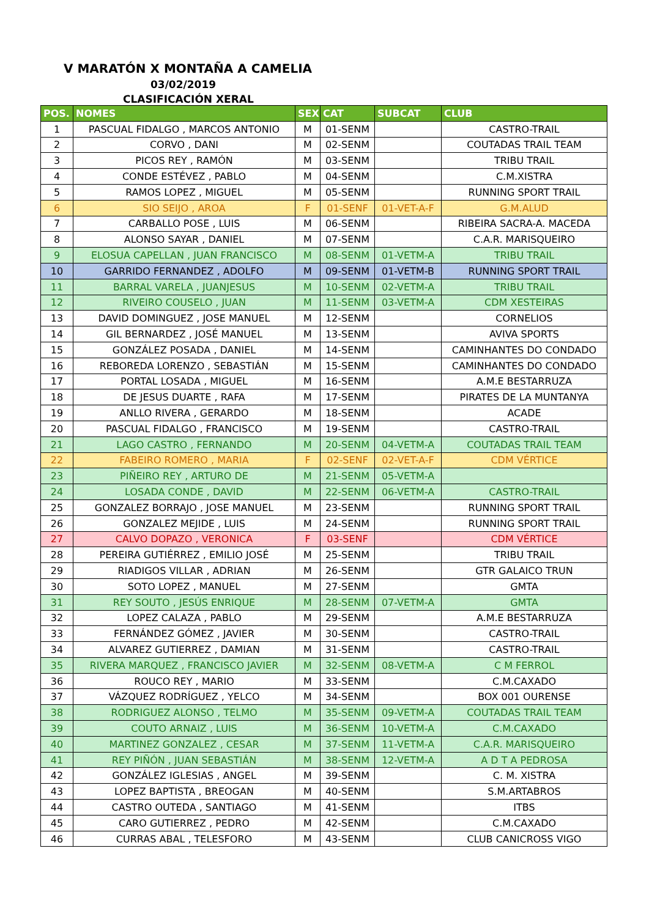V MARATÓN X MONTAÑA A CAMELIA
03/02/2019
CLASIFICACIÓN XERAL
| POS. | NOMES | SEX | CAT | SUBCAT | CLUB |
| --- | --- | --- | --- | --- | --- |
| 1 | PASCUAL FIDALGO , MARCOS ANTONIO | M | 01-SENM | | CASTRO-TRAIL |
| 2 | CORVO , DANI | M | 02-SENM | | COUTADAS TRAIL TEAM |
| 3 | PICOS REY , RAMÓN | M | 03-SENM | | TRIBU TRAIL |
| 4 | CONDE ESTÉVEZ , PABLO | M | 04-SENM | | C.M.XISTRA |
| 5 | RAMOS LOPEZ , MIGUEL | M | 05-SENM | | RUNNING SPORT TRAIL |
| 6 | SIO SEIJO , AROA | F | 01-SENF | 01-VET-A-F | G.M.ALUD |
| 7 | CARBALLO POSE , LUIS | M | 06-SENM | | RIBEIRA SACRA-A. MACEDA |
| 8 | ALONSO SAYAR , DANIEL | M | 07-SENM | | C.A.R. MARISQUEIRO |
| 9 | ELOSUA CAPELLAN , JUAN FRANCISCO | M | 08-SENM | 01-VETM-A | TRIBU TRAIL |
| 10 | GARRIDO FERNANDEZ , ADOLFO | M | 09-SENM | 01-VETM-B | RUNNING SPORT TRAIL |
| 11 | BARRAL VARELA , JUANJESUS | M | 10-SENM | 02-VETM-A | TRIBU TRAIL |
| 12 | RIVEIRO COUSELO , JUAN | M | 11-SENM | 03-VETM-A | CDM XESTEIRAS |
| 13 | DAVID DOMINGUEZ , JOSE MANUEL | M | 12-SENM | | CORNELIOS |
| 14 | GIL BERNARDEZ , JOSÉ MANUEL | M | 13-SENM | | AVIVA SPORTS |
| 15 | GONZÁLEZ POSADA , DANIEL | M | 14-SENM | | CAMINHANTES DO CONDADO |
| 16 | REBOREDA LORENZO , SEBASTIÁN | M | 15-SENM | | CAMINHANTES DO CONDADO |
| 17 | PORTAL LOSADA , MIGUEL | M | 16-SENM | | A.M.E BESTARRUZA |
| 18 | DE JESUS DUARTE , RAFA | M | 17-SENM | | PIRATES DE LA MUNTANYA |
| 19 | ANLLO RIVERA , GERARDO | M | 18-SENM | | ACADE |
| 20 | PASCUAL FIDALGO , FRANCISCO | M | 19-SENM | | CASTRO-TRAIL |
| 21 | LAGO CASTRO , FERNANDO | M | 20-SENM | 04-VETM-A | COUTADAS TRAIL TEAM |
| 22 | FABEIRO ROMERO , MARIA | F | 02-SENF | 02-VET-A-F | CDM VÉRTICE |
| 23 | PIÑEIRO REY , ARTURO DE | M | 21-SENM | 05-VETM-A | |
| 24 | LOSADA CONDE , DAVID | M | 22-SENM | 06-VETM-A | CASTRO-TRAIL |
| 25 | GONZALEZ BORRAJO , JOSE MANUEL | M | 23-SENM | | RUNNING SPORT TRAIL |
| 26 | GONZALEZ MEJIDE , LUIS | M | 24-SENM | | RUNNING SPORT TRAIL |
| 27 | CALVO DOPAZO , VERONICA | F | 03-SENF | | CDM VÉRTICE |
| 28 | PEREIRA GUTIÉRREZ , EMILIO JOSÉ | M | 25-SENM | | TRIBU TRAIL |
| 29 | RIADIGOS VILLAR , ADRIAN | M | 26-SENM | | GTR GALAICO TRUN |
| 30 | SOTO LOPEZ , MANUEL | M | 27-SENM | | GMTA |
| 31 | REY SOUTO , JESÚS ENRIQUE | M | 28-SENM | 07-VETM-A | GMTA |
| 32 | LOPEZ CALAZA , PABLO | M | 29-SENM | | A.M.E BESTARRUZA |
| 33 | FERNÁNDEZ GÓMEZ , JAVIER | M | 30-SENM | | CASTRO-TRAIL |
| 34 | ALVAREZ GUTIERREZ , DAMIAN | M | 31-SENM | | CASTRO-TRAIL |
| 35 | RIVERA MARQUEZ , FRANCISCO JAVIER | M | 32-SENM | 08-VETM-A | C M FERROL |
| 36 | ROUCO REY , MARIO | M | 33-SENM | | C.M.CAXADO |
| 37 | VÁZQUEZ RODRÍGUEZ , YELCO | M | 34-SENM | | BOX 001 OURENSE |
| 38 | RODRIGUEZ ALONSO , TELMO | M | 35-SENM | 09-VETM-A | COUTADAS TRAIL TEAM |
| 39 | COUTO ARNAIZ , LUIS | M | 36-SENM | 10-VETM-A | C.M.CAXADO |
| 40 | MARTINEZ GONZALEZ , CESAR | M | 37-SENM | 11-VETM-A | C.A.R. MARISQUEIRO |
| 41 | REY PIÑÓN , JUAN SEBASTIÁN | M | 38-SENM | 12-VETM-A | A D T A PEDROSA |
| 42 | GONZÁLEZ IGLESIAS , ANGEL | M | 39-SENM | | C. M. XISTRA |
| 43 | LOPEZ BAPTISTA , BREOGAN | M | 40-SENM | | S.M.ARTABROS |
| 44 | CASTRO OUTEDA , SANTIAGO | M | 41-SENM | | ITBS |
| 45 | CARO GUTIERREZ , PEDRO | M | 42-SENM | | C.M.CAXADO |
| 46 | CURRAS ABAL , TELESFORO | M | 43-SENM | | CLUB CANICROSS VIGO |